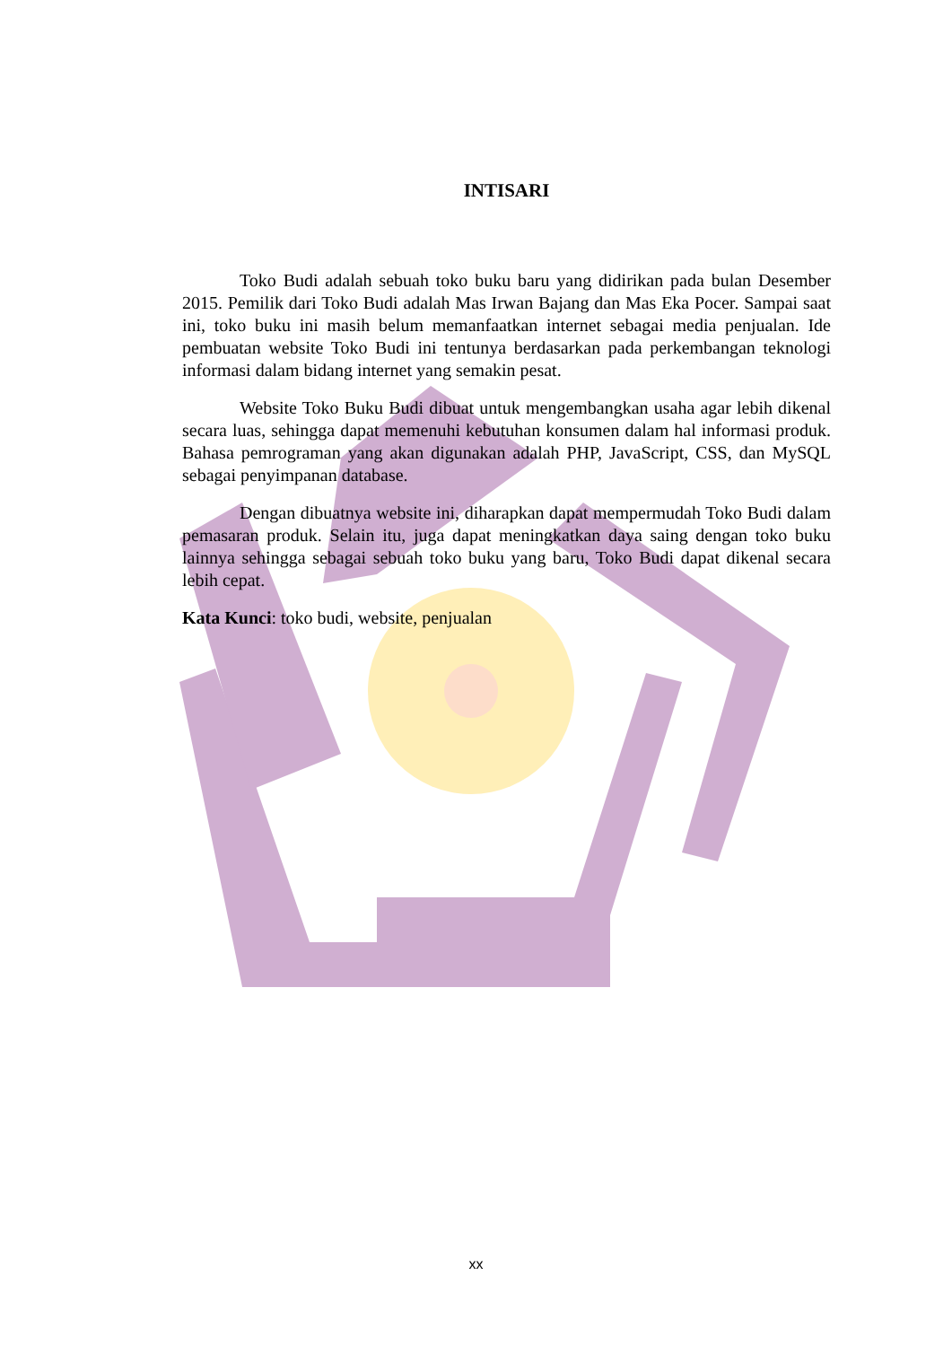INTISARI
Toko Budi adalah sebuah toko buku baru yang didirikan pada bulan Desember 2015. Pemilik dari Toko Budi adalah Mas Irwan Bajang dan Mas Eka Pocer. Sampai saat ini, toko buku ini masih belum memanfaatkan internet sebagai media penjualan. Ide pembuatan website Toko Budi ini tentunya berdasarkan pada perkembangan teknologi informasi dalam bidang internet yang semakin pesat.
Website Toko Buku Budi dibuat untuk mengembangkan usaha agar lebih dikenal secara luas, sehingga dapat memenuhi kebutuhan konsumen dalam hal informasi produk. Bahasa pemrograman yang akan digunakan adalah PHP, JavaScript, CSS, dan MySQL sebagai penyimpanan database.
Dengan dibuatnya website ini, diharapkan dapat mempermudah Toko Budi dalam pemasaran produk. Selain itu, juga dapat meningkatkan daya saing dengan toko buku lainnya sehingga sebagai sebuah toko buku yang baru, Toko Budi dapat dikenal secara lebih cepat.
Kata Kunci: toko budi, website, penjualan
xx